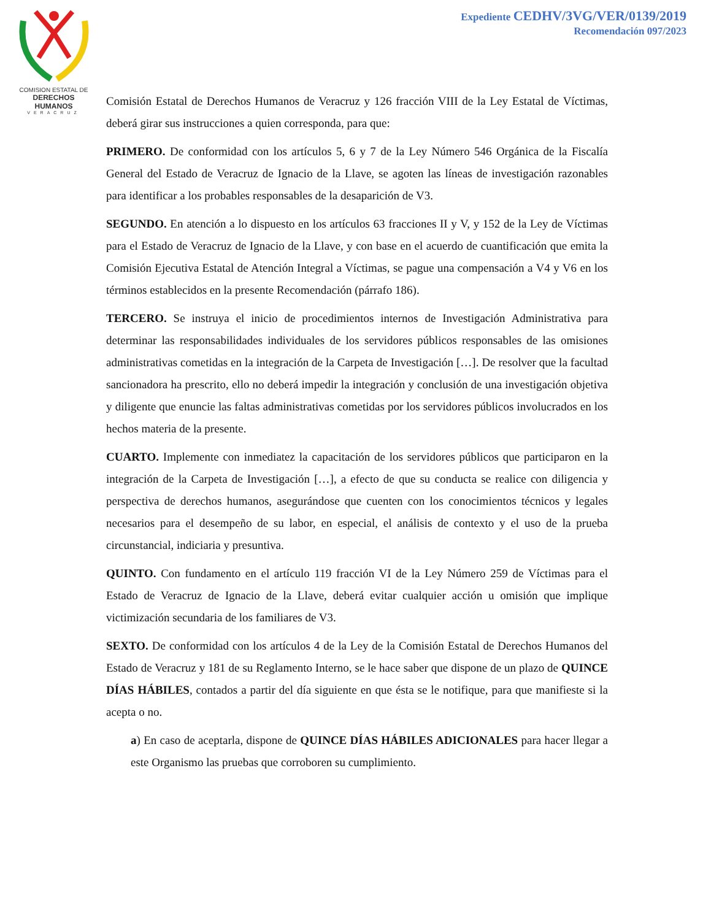COMISION ESTATAL DE
DERECHOS HUMANOS
VERACRUZ
Expediente CEDHV/3VG/VER/0139/2019
Recomendación 097/2023
Comisión Estatal de Derechos Humanos de Veracruz y 126 fracción VIII de la Ley Estatal de Víctimas, deberá girar sus instrucciones a quien corresponda, para que:
PRIMERO. De conformidad con los artículos 5, 6 y 7 de la Ley Número 546 Orgánica de la Fiscalía General del Estado de Veracruz de Ignacio de la Llave, se agoten las líneas de investigación razonables para identificar a los probables responsables de la desaparición de V3.
SEGUNDO. En atención a lo dispuesto en los artículos 63 fracciones II y V, y 152 de la Ley de Víctimas para el Estado de Veracruz de Ignacio de la Llave, y con base en el acuerdo de cuantificación que emita la Comisión Ejecutiva Estatal de Atención Integral a Víctimas, se pague una compensación a V4 y V6 en los términos establecidos en la presente Recomendación (párrafo 186).
TERCERO. Se instruya el inicio de procedimientos internos de Investigación Administrativa para determinar las responsabilidades individuales de los servidores públicos responsables de las omisiones administrativas cometidas en la integración de la Carpeta de Investigación […]. De resolver que la facultad sancionadora ha prescrito, ello no deberá impedir la integración y conclusión de una investigación objetiva y diligente que enuncie las faltas administrativas cometidas por los servidores públicos involucrados en los hechos materia de la presente.
CUARTO. Implemente con inmediatez la capacitación de los servidores públicos que participaron en la integración de la Carpeta de Investigación […], a efecto de que su conducta se realice con diligencia y perspectiva de derechos humanos, asegurándose que cuenten con los conocimientos técnicos y legales necesarios para el desempeño de su labor, en especial, el análisis de contexto y el uso de la prueba circunstancial, indiciaria y presuntiva.
QUINTO. Con fundamento en el artículo 119 fracción VI de la Ley Número 259 de Víctimas para el Estado de Veracruz de Ignacio de la Llave, deberá evitar cualquier acción u omisión que implique victimización secundaria de los familiares de V3.
SEXTO. De conformidad con los artículos 4 de la Ley de la Comisión Estatal de Derechos Humanos del Estado de Veracruz y 181 de su Reglamento Interno, se le hace saber que dispone de un plazo de QUINCE DÍAS HÁBILES, contados a partir del día siguiente en que ésta se le notifique, para que manifieste si la acepta o no.
a) En caso de aceptarla, dispone de QUINCE DÍAS HÁBILES ADICIONALES para hacer llegar a este Organismo las pruebas que corroboren su cumplimiento.